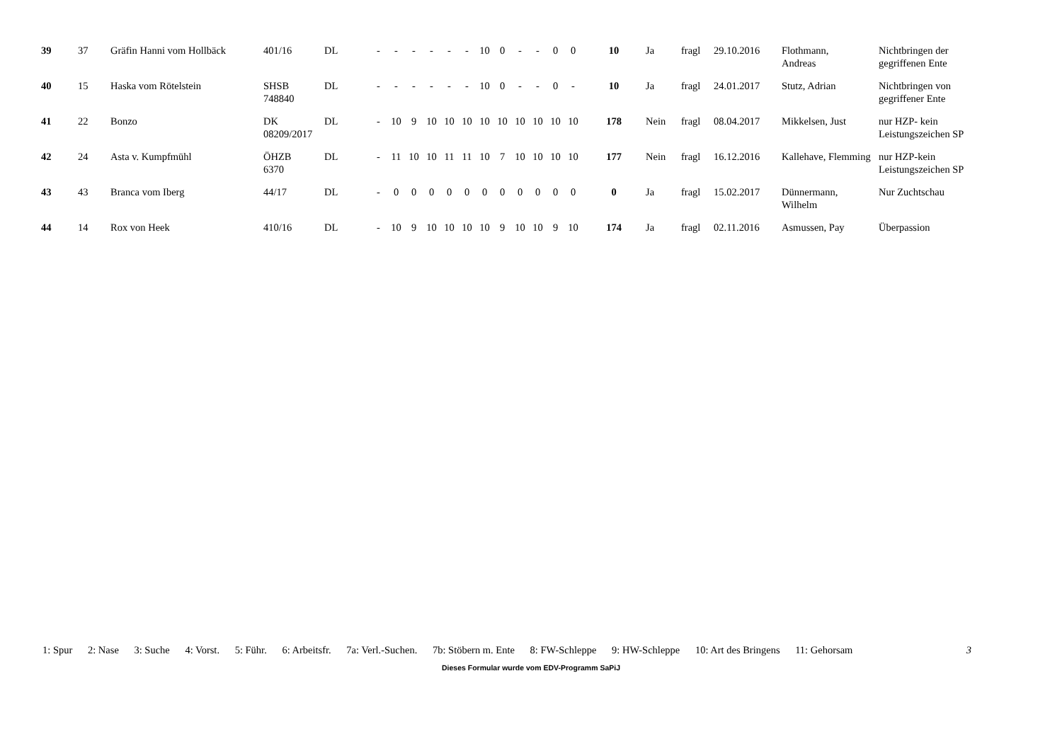| 39 | 37 | Gräfin Hanni vom Hollbäck | 401/16 | DL | - | - | - | - | - | - | 10 | 0 | - | - | 0 | 0 | 10 | Ja | fragl | 29.10.2016 | Flothmann, Andreas | Nichtbringen der gegriffenen Ente |
| 40 | 15 | Haska vom Rötelstein | SHSB 748840 | DL | - | - | - | - | - | - | 10 | 0 | - | - | 0 | - | 10 | Ja | fragl | 24.01.2017 | Stutz, Adrian | Nichtbringen von gegriffener Ente |
| 41 | 22 | Bonzo | DK 08209/2017 | DL | - | 10 | 9 | 10 | 10 | 10 | 10 | 10 | 10 | 10 | 10 | 10 | 178 | Nein | fragl | 08.04.2017 | Mikkelsen, Just | nur HZP- kein Leistungszeichen SP |
| 42 | 24 | Asta v. Kumpfmühl | ÖHZB 6370 | DL | - | 11 | 10 | 10 | 11 | 11 | 10 | 7 | 10 | 10 | 10 | 10 | 177 | Nein | fragl | 16.12.2016 | Kallehave, Flemming | nur HZP-kein Leistungszeichen SP |
| 43 | 43 | Branca vom Iberg | 44/17 | DL | - | 0 | 0 | 0 | 0 | 0 | 0 | 0 | 0 | 0 | 0 | 0 | 0 | Ja | fragl | 15.02.2017 | Dünnermann, Wilhelm | Nur Zuchtschau |
| 44 | 14 | Rox von Heek | 410/16 | DL | - | 10 | 9 | 10 | 10 | 10 | 10 | 9 | 10 | 10 | 9 | 10 | 174 | Ja | fragl | 02.11.2016 | Asmussen, Pay | Überpassion |
1: Spur 2: Nase 3: Suche 4: Vorst. 5: Führ. 6: Arbeitsfr. 7a: Verl.-Suchen. 7b: Stöbern m. Ente 8: FW-Schleppe 9: HW-Schleppe 10: Art des Bringens 11: Gehorsam 3
Dieses Formular wurde vom EDV-Programm SaPiJ